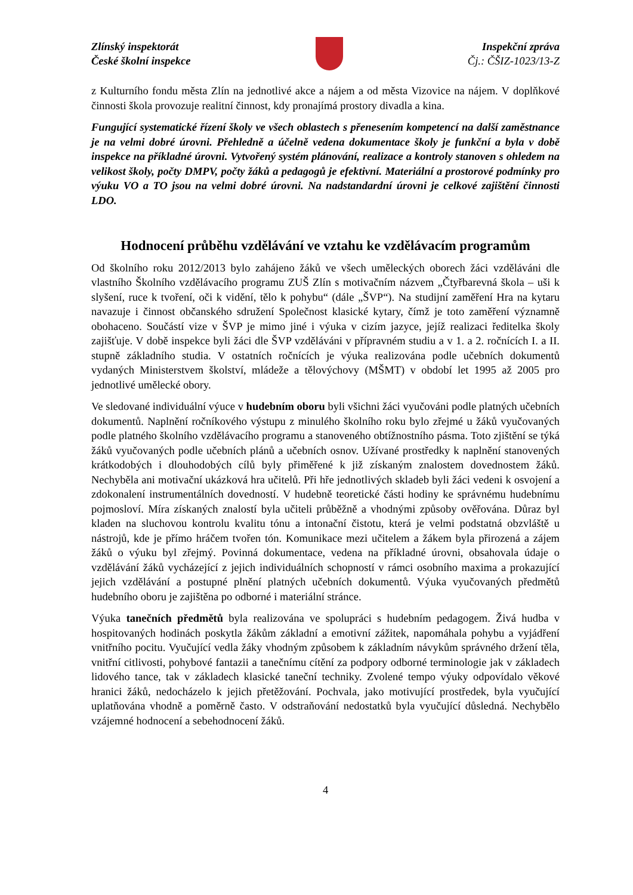Zlínský inspektorát
České školní inspekce
Inspekční zpráva
Čj.: ČŠIZ-1023/13-Z
z Kulturního fondu města Zlín na jednotlivé akce a nájem a od města Vizovice na nájem. V doplňkové činnosti škola provozuje realitní činnost, kdy pronajímá prostory divadla a kina.
Fungující systematické řízení školy ve všech oblastech s přenesením kompetencí na další zaměstnance je na velmi dobré úrovni. Přehledně a účelně vedena dokumentace školy je funkční a byla v době inspekce na příkladné úrovni. Vytvořený systém plánování, realizace a kontroly stanoven s ohledem na velikost školy, počty DMPV, počty žáků a pedagogů je efektivní. Materiální a prostorové podmínky pro výuku VO a TO jsou na velmi dobré úrovni. Na nadstandardní úrovni je celkové zajištění činnosti LDO.
Hodnocení průběhu vzdělávání ve vztahu ke vzdělávacím programům
Od školního roku 2012/2013 bylo zahájeno žáků ve všech uměleckých oborech žáci vzděláváni dle vlastního Školního vzdělávacího programu ZUŠ Zlín s motivačním názvem „Čtyřbarevná škola – uši k slyšení, ruce k tvoření, oči k vidění, tělo k pohybu“ (dále „ŠVP“). Na studijní zaměření Hra na kytaru navazuje i činnost občanského sdružení Společnost klasické kytary, čímž je toto zaměření významně obohaceno. Součástí vize v ŠVP je mimo jiné i výuka v cizím jazyce, jejíž realizaci ředitelka školy zajišťuje. V době inspekce byli žáci dle ŠVP vzděláváni v přípravném studiu a v 1. a 2. ročnících I. a II. stupně základního studia. V ostatních ročnících je výuka realizována podle učebních dokumentů vydaných Ministerstvem školství, mládeže a tělovýchovy (MŠMT) v období let 1995 až 2005 pro jednotlivé umělecké obory.
Ve sledované individuální výuce v hudebním oboru byli všichni žáci vyučováni podle platných učebních dokumentů. Naplnění ročníkového výstupu z minulého školního roku bylo zřejmé u žáků vyučovaných podle platného školního vzdělávacího programu a stanoveného obtížnostního pásma. Toto zjištění se týká žáků vyučovaných podle učebních plánů a učebních osnov. Užívané prostředky k naplnění stanovených krátkodobých i dlouhodobých cílů byly přiměřené k již získaným znalostem dovednostem žáků. Nechyběla ani motivační ukázková hra učitelů. Při hře jednotlivých skladeb byli žáci vedeni k osvojení a zdokonalení instrumentálních dovedností. V hudebně teoretické části hodiny ke správnému hudebnímu pojmosloví. Míra získaných znalostí byla učiteli průběžně a vhodnými způsoby ověřována. Důraz byl kladen na sluchovou kontrolu kvalitu tónu a intonační čistotu, která je velmi podstatná obzvláště u nástrojů, kde je přímo hráčem tvořen tón. Komunikace mezi učitelem a žákem byla přirozená a zájem žáků o výuku byl zřejmý. Povinná dokumentace, vedena na příkladné úrovni, obsahovala údaje o vzdělávání žáků vycházející z jejich individuálních schopností v rámci osobního maxima a prokazující jejich vzdělávání a postupné plnění platných učebních dokumentů. Výuka vyučovaných předmětů hudebního oboru je zajištěna po odborné i materiální stránce.
Výuka tanečních předmětů byla realizována ve spolupráci s hudebním pedagogem. Živá hudba v hospitovaných hodinách poskytla žákům základní a emotivní zážitek, napomáhala pohybu a vyjádření vnitřního pocitu. Vyučující vedla žáky vhodným způsobem k základním návykům správného držení těla, vnitřní citlivosti, pohybové fantazii a tanečnímu cítění za podpory odborné terminologie jak v základech lidového tance, tak v základech klasické taneční techniky. Zvolené tempo výuky odpovídalo věkové hranici žáků, nedocházelo k jejich přetěžování. Pochvala, jako motivující prostředek, byla vyučující uplatňována vhodně a poměrně často. V odstraňování nedostatků byla vyučující důsledná. Nechybělo vzájemné hodnocení a sebehodnocení žáků.
4